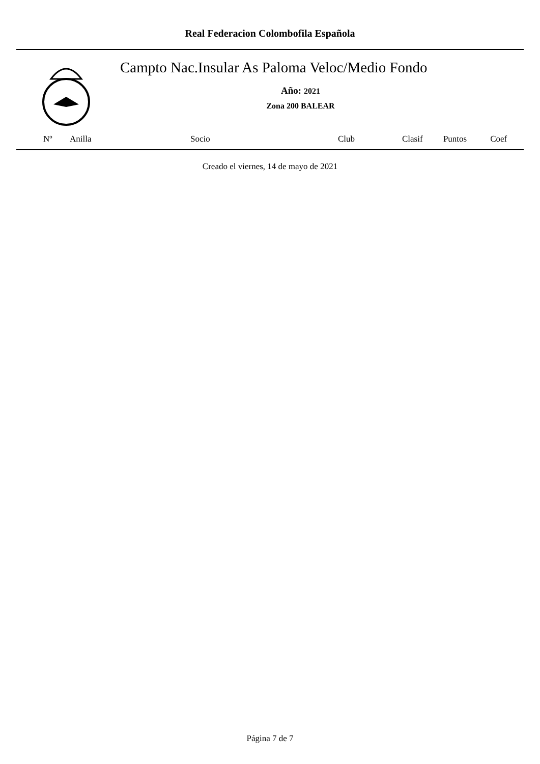Real Federacion Colombofila Española
Campto Nac.Insular As Paloma Veloc/Medio Fondo
Año: 2021
Zona 200 BALEAR
| Nº | Anilla | Socio | Club | Clasif | Puntos | Coef |
| --- | --- | --- | --- | --- | --- | --- |
Creado el viernes, 14 de mayo de 2021
Página 7 de 7